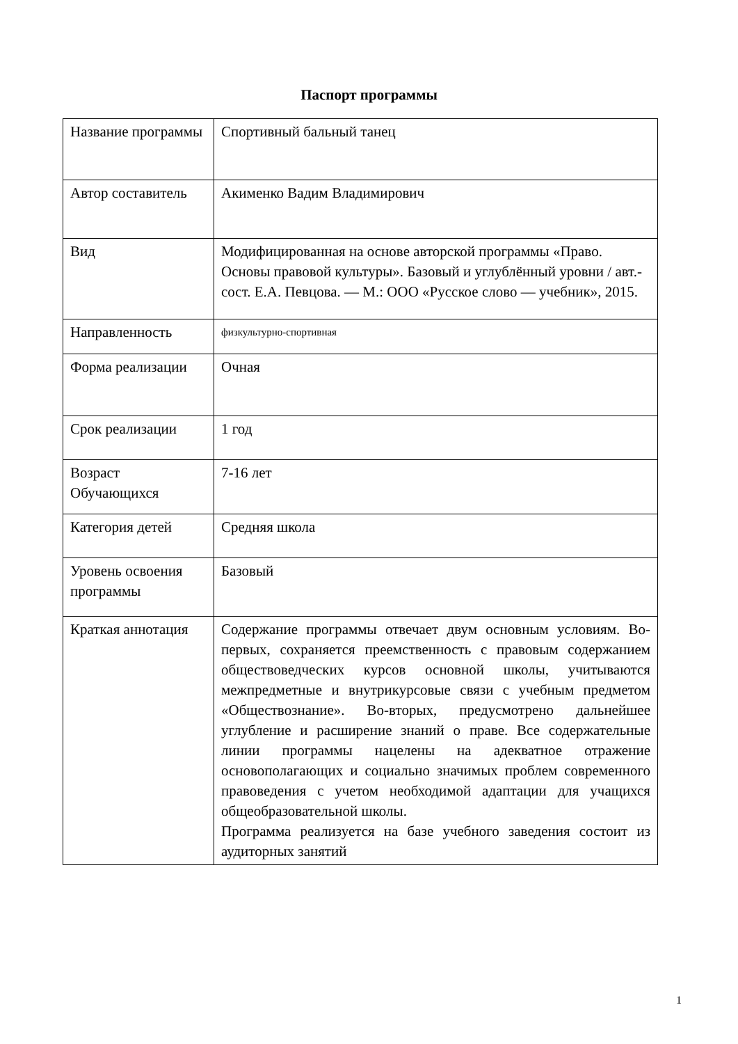Паспорт программы
| Название программы | Спортивный бальный танец |
| Автор составитель | Акименко Вадим Владимирович |
| Вид | Модифицированная на основе авторской программы «Право. Основы правовой культуры». Базовый и углублённый уровни / авт.-сост. Е.А. Певцова. — М.: ООО «Русское слово — учебник», 2015. |
| Направленность | физкультурно-спортивная |
| Форма реализации | Очная |
| Срок реализации | 1 год |
| Возраст Обучающихся | 7-16 лет |
| Категория детей | Средняя школа |
| Уровень освоения программы | Базовый |
| Краткая аннотация | Содержание программы отвечает двум основным условиям. Во-первых, сохраняется преемственность с правовым содержанием обществоведческих курсов основной школы, учитываются межпредметные и внутрикурсовые связи с учебным предметом «Обществознание». Во-вторых, предусмотрено дальнейшее углубление и расширение знаний о праве. Все содержательные линии программы нацелены на адекватное отражение основополагающих и социально значимых проблем современного правоведения с учетом необходимой адаптации для учащихся общеобразовательной школы. Программа реализуется на базе учебного заведения состоит из аудиторных занятий |
1